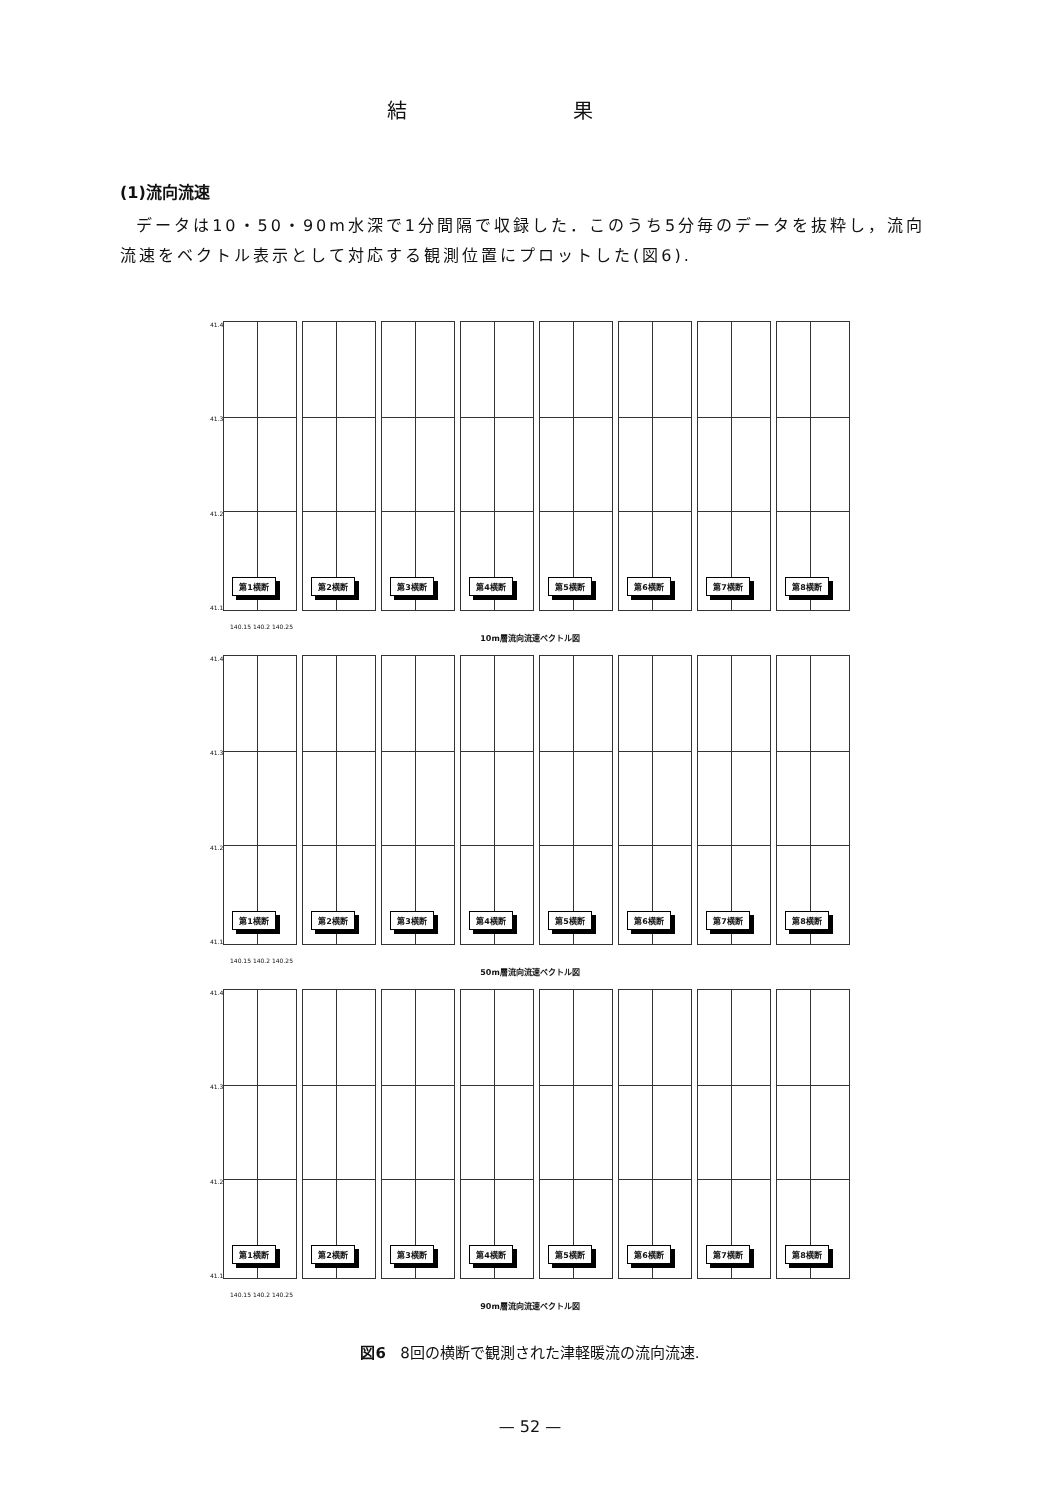結 果
(1)流向流速
データは10・50・90m水深で1分間隔で収録した．このうち5分毎のデータを抜粋し，流向流速をベクトル表示として対応する観測位置にプロットした(図6).
41.4
41.3
41.2
41.1
第1横断
第2横断
第3横断
第4横断
第5横断
第6横断
第7横断
第8横断
140.15 140.2 140.25
10m層流向流速ベクトル図
41.4
41.3
41.2
41.1
第1横断
第2横断
第3横断
第4横断
第5横断
第6横断
第7横断
第8横断
140.15 140.2 140.25
50m層流向流速ベクトル図
41.4
41.3
41.2
41.1
第1横断
第2横断
第3横断
第4横断
第5横断
第6横断
第7横断
第8横断
140.15 140.2 140.25
90m層流向流速ベクトル図
図6 8回の横断で観測された津軽暖流の流向流速.
— 52 —